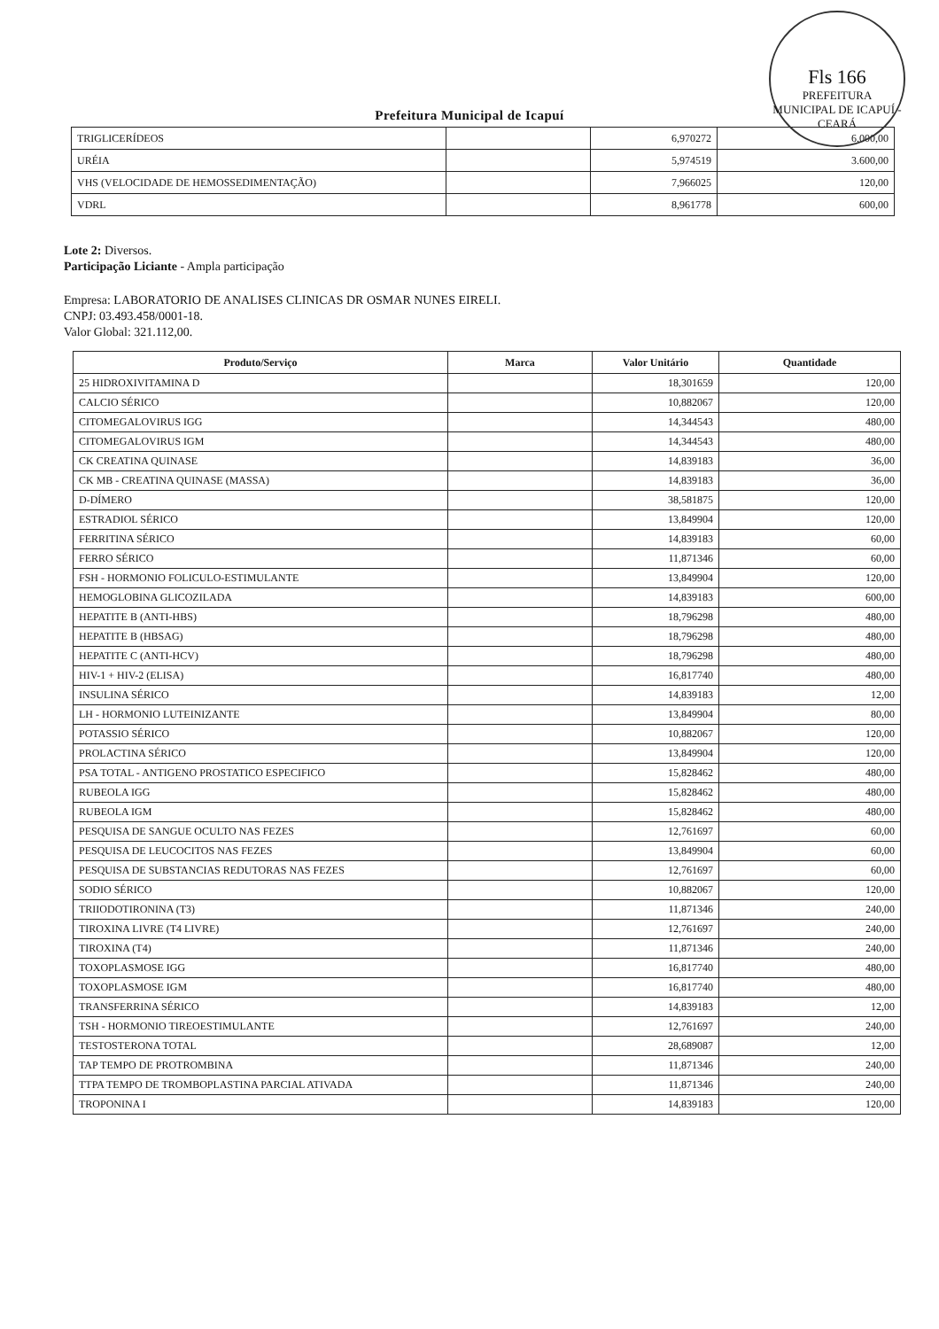Fls 166
PREFEITURA MUNICIPAL DE ICAPUÍ - CEARÁ
Prefeitura Municipal de Icapuí
| TRIGLICERÍDEOS | | 6,970272 | 6.000,00 |
| URÉIA | | 5,974519 | 3.600,00 |
| VHS (VELOCIDADE DE HEMOSSEDIMENTAÇÃO) | | 7,966025 | 120,00 |
| VDRL | | 8,961778 | 600,00 |
Lote 2: Diversos.
Participação Liciante - Ampla participação
Empresa: LABORATORIO DE ANALISES CLINICAS DR OSMAR NUNES EIRELI.
CNPJ: 03.493.458/0001-18.
Valor Global: 321.112,00.
| Produto/Serviço | Marca | Valor Unitário | Quantidade |
| --- | --- | --- | --- |
| 25 HIDROXIVITAMINA D | | 18,301659 | 120,00 |
| CALCIO SÉRICO | | 10,882067 | 120,00 |
| CITOMEGALOVIRUS IGG | | 14,344543 | 480,00 |
| CITOMEGALOVIRUS IGM | | 14,344543 | 480,00 |
| CK CREATINA QUINASE | | 14,839183 | 36,00 |
| CK MB - CREATINA QUINASE (MASSA) | | 14,839183 | 36,00 |
| D-DÍMERO | | 38,581875 | 120,00 |
| ESTRADIOL SÉRICO | | 13,849904 | 120,00 |
| FERRITINA SÉRICO | | 14,839183 | 60,00 |
| FERRO SÉRICO | | 11,871346 | 60,00 |
| FSH - HORMONIO FOLICULO-ESTIMULANTE | | 13,849904 | 120,00 |
| HEMOGLOBINA GLICOZILADA | | 14,839183 | 600,00 |
| HEPATITE B (ANTI-HBS) | | 18,796298 | 480,00 |
| HEPATITE B (HBSAG) | | 18,796298 | 480,00 |
| HEPATITE C (ANTI-HCV) | | 18,796298 | 480,00 |
| HIV-1 + HIV-2 (ELISA) | | 16,817740 | 480,00 |
| INSULINA SÉRICO | | 14,839183 | 12,00 |
| LH - HORMONIO LUTEINIZANTE | | 13,849904 | 80,00 |
| POTASSIO SÉRICO | | 10,882067 | 120,00 |
| PROLACTINA SÉRICO | | 13,849904 | 120,00 |
| PSA TOTAL - ANTIGENO PROSTATICO ESPECIFICO | | 15,828462 | 480,00 |
| RUBEOLA IGG | | 15,828462 | 480,00 |
| RUBEOLA IGM | | 15,828462 | 480,00 |
| PESQUISA DE SANGUE OCULTO NAS FEZES | | 12,761697 | 60,00 |
| PESQUISA DE LEUCOCITOS NAS FEZES | | 13,849904 | 60,00 |
| PESQUISA DE SUBSTANCIAS REDUTORAS NAS FEZES | | 12,761697 | 60,00 |
| SODIO SÉRICO | | 10,882067 | 120,00 |
| TRIIODOTIRONINA (T3) | | 11,871346 | 240,00 |
| TIROXINA LIVRE (T4 LIVRE) | | 12,761697 | 240,00 |
| TIROXINA (T4) | | 11,871346 | 240,00 |
| TOXOPLASMOSE IGG | | 16,817740 | 480,00 |
| TOXOPLASMOSE IGM | | 16,817740 | 480,00 |
| TRANSFERRINA SÉRICO | | 14,839183 | 12,00 |
| TSH - HORMONIO TIREOESTIMULANTE | | 12,761697 | 240,00 |
| TESTOSTERONA TOTAL | | 28,689087 | 12,00 |
| TAP TEMPO DE PROTROMBINA | | 11,871346 | 240,00 |
| TTPA TEMPO DE TROMBOPLASTINA PARCIAL ATIVADA | | 11,871346 | 240,00 |
| TROPONINA I | | 14,839183 | 120,00 |